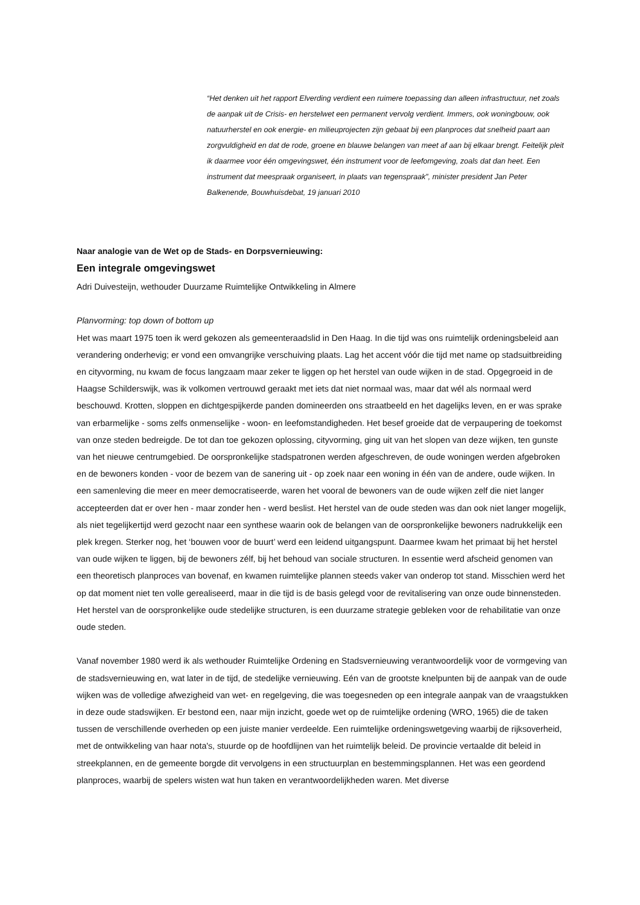“Het denken uit het rapport Elverding verdient een ruimere toepassing dan alleen infrastructuur, net zoals de aanpak uit de Crisis- en herstelwet een permanent vervolg verdient. Immers, ook woningbouw, ook natuurherstel en ook energie- en milieuprojecten zijn gebaat bij een planproces dat snelheid paart aan zorgvuldigheid en dat de rode, groene en blauwe belangen van meet af aan bij elkaar brengt. Feitelijk pleit ik daarmee voor één omgevingswet, één instrument voor de leefomgeving, zoals dat dan heet. Een instrument dat meespraak organiseert, in plaats van tegenspraak”, minister president Jan Peter Balkenende, Bouwhuisdebat, 19 januari 2010
Naar analogie van de Wet op de Stads- en Dorpsvernieuwing:
Een integrale omgevingswet
Adri Duivesteijn, wethouder Duurzame Ruimtelijke Ontwikkeling in Almere
Planvorming: top down of bottom up
Het was maart 1975 toen ik werd gekozen als gemeenteraadslid in Den Haag. In die tijd was ons ruimtelijk ordeningsbeleid aan verandering onderhevig; er vond een omvangrijke verschuiving plaats. Lag het accent vóór die tijd met name op stadsuitbreiding en cityvorming, nu kwam de focus langzaam maar zeker te liggen op het herstel van oude wijken in de stad. Opgegroeid in de Haagse Schilderswijk, was ik volkomen vertrouwd geraakt met iets dat niet normaal was, maar dat wél als normaal werd beschouwd. Krotten, sloppen en dichtgespijkerde panden domineerden ons straatbeeld en het dagelijks leven, en er was sprake van erbarmelijke - soms zelfs onmenselijke - woon- en leefomstandigheden. Het besef groeide dat de verpaupering de toekomst van onze steden bedreigde. De tot dan toe gekozen oplossing, cityvorming, ging uit van het slopen van deze wijken, ten gunste van het nieuwe centrumgebied. De oorspronkelijke stadspatronen werden afgeschreven, de oude woningen werden afgebroken en de bewoners konden - voor de bezem van de sanering uit - op zoek naar een woning in één van de andere, oude wijken. In een samenleving die meer en meer democratiseerde, waren het vooral de bewoners van de oude wijken zelf die niet langer accepteerden dat er over hen - maar zonder hen - werd beslist. Het herstel van de oude steden was dan ook niet langer mogelijk, als niet tegelijkertijd werd gezocht naar een synthese waarin ook de belangen van de oorspronkelijke bewoners nadrukkelijk een plek kregen. Sterker nog, het ‘bouwen voor de buurt’ werd een leidend uitgangspunt. Daarmee kwam het primaat bij het herstel van oude wijken te liggen, bij de bewoners zélf, bij het behoud van sociale structuren. In essentie werd afscheid genomen van een theoretisch planproces van bovenaf, en kwamen ruimtelijke plannen steeds vaker van onderop tot stand. Misschien werd het op dat moment niet ten volle gerealiseerd, maar in die tijd is de basis gelegd voor de revitalisering van onze oude binnensteden. Het herstel van de oorspronkelijke oude stedelijke structuren, is een duurzame strategie gebleken voor de rehabilitatie van onze oude steden.
Vanaf november 1980 werd ik als wethouder Ruimtelijke Ordening en Stadsvernieuwing verantwoordelijk voor de vormgeving van de stadsvernieuwing en, wat later in de tijd, de stedelijke vernieuwing. Eén van de grootste knelpunten bij de aanpak van de oude wijken was de volledige afwezigheid van wet- en regelgeving, die was toegesneden op een integrale aanpak van de vraagstukken in deze oude stadswijken. Er bestond een, naar mijn inzicht, goede wet op de ruimtelijke ordening (WRO, 1965) die de taken tussen de verschillende overheden op een juiste manier verdeelde. Een ruimtelijke ordeningswetgeving waarbij de rijksoverheid, met de ontwikkeling van haar nota's, stuurde op de hoofdlijnen van het ruimtelijk beleid. De provincie vertaalde dit beleid in streekplannen, en de gemeente borgde dit vervolgens in een structuurplan en bestemmingsplannen. Het was een geordend planproces, waarbij de spelers wisten wat hun taken en verantwoordelijkheden waren. Met diverse